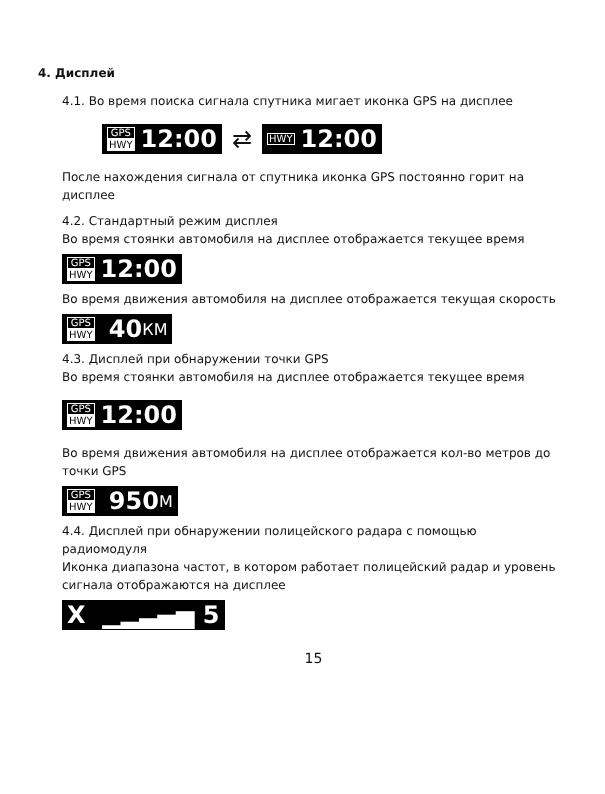4. Дисплей
4.1. Во время поиска сигнала спутника мигает иконка GPS на дисплее
GPS HWY 12:00
⇄
HWY 12:00
После нахождения сигнала от спутника иконка GPS постоянно горит на дисплее
4.2. Стандартный режим дисплея
Во время стоянки автомобиля на дисплее отображается текущее время
GPS HWY 12:00
Во время движения автомобиля на дисплее отображается текущая скорость
GPS HWY 40 КМ
4.3. Дисплей при обнаружении точки GPS
Во время стоянки автомобиля на дисплее отображается текущее время
GPS HWY 12:00
Во время движения автомобиля на дисплее отображается кол-во метров до точки GPS
GPS HWY 950 М
4.4. Дисплей при обнаружении полицейского радара с помощью радиомодуля
Иконка диапазона частот, в котором работает полицейский радар и уровень сигнала отображаются на дисплее
X ▁▂▃▄▅ 5
15